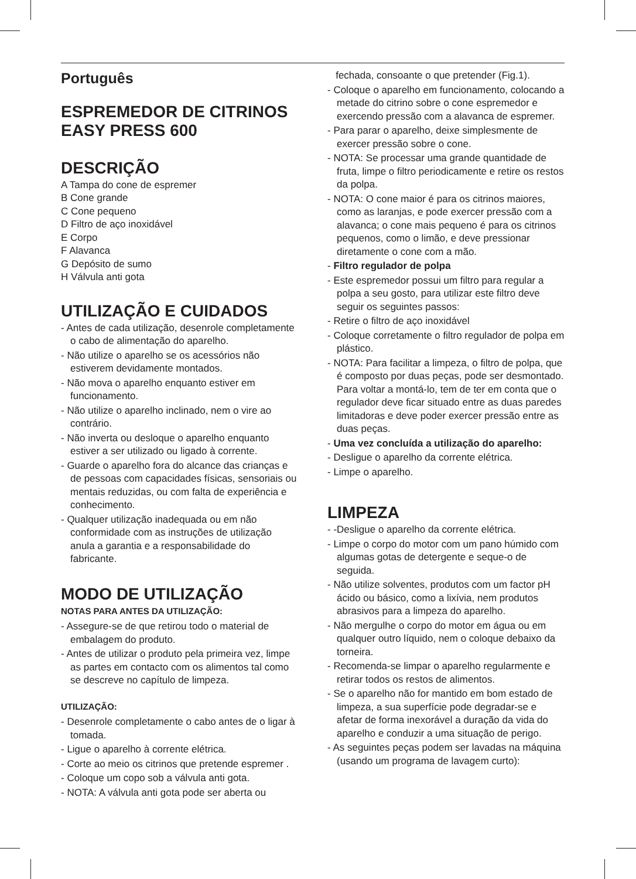Português
ESPREMEDOR DE CITRINOS
EASY PRESS 600
DESCRIÇÃO
A Tampa do cone de espremer
B Cone grande
C Cone pequeno
D Filtro de aço inoxidável
E Corpo
F Alavanca
G Depósito de sumo
H Válvula anti gota
UTILIZAÇÃO E CUIDADOS
- Antes de cada utilização, desenrole completamente o cabo de alimentação do aparelho.
- Não utilize o aparelho se os acessórios não estiverem devidamente montados.
- Não mova o aparelho enquanto estiver em funcionamento.
- Não utilize o aparelho inclinado, nem o vire ao contrário.
- Não inverta ou desloque o aparelho enquanto estiver a ser utilizado ou ligado à corrente.
- Guarde o aparelho fora do alcance das crianças e de pessoas com capacidades físicas, sensoriais ou mentais reduzidas, ou com falta de experiência e conhecimento.
- Qualquer utilização inadequada ou em não conformidade com as instruções de utilização anula a garantia e a responsabilidade do fabricante.
MODO DE UTILIZAÇÃO
NOTAS PARA ANTES DA UTILIZAÇÃO:
- Assegure-se de que retirou todo o material de embalagem do produto.
- Antes de utilizar o produto pela primeira vez, limpe as partes em contacto com os alimentos tal como se descreve no capítulo de limpeza.
UTILIZAÇÃO:
- Desenrole completamente o cabo antes de o ligar à tomada.
- Ligue o aparelho à corrente elétrica.
- Corte ao meio os citrinos que pretende espremer .
- Coloque um copo sob a válvula anti gota.
- NOTA: A válvula anti gota pode ser aberta ou
fechada, consoante o que pretender (Fig.1).
- Coloque o aparelho em funcionamento, colocando a metade do citrino sobre o cone espremedor e exercendo pressão com a alavanca de espremer.
- Para parar o aparelho, deixe simplesmente de exercer pressão sobre o cone.
- NOTA: Se processar uma grande quantidade de fruta, limpe o filtro periodicamente e retire os restos da polpa.
- NOTA: O cone maior é para os citrinos maiores, como as laranjas, e pode exercer pressão com a alavanca; o cone mais pequeno é para os citrinos pequenos, como o limão, e deve pressionar diretamente o cone com a mão.
- Filtro regulador de polpa
- Este espremedor possui um filtro para regular a polpa a seu gosto, para utilizar este filtro deve seguir os seguintes passos:
- Retire o filtro de aço inoxidável
- Coloque corretamente o filtro regulador de polpa em plástico.
- NOTA: Para facilitar a limpeza, o filtro de polpa, que é composto por duas peças, pode ser desmontado. Para voltar a montá-lo, tem de ter em conta que o regulador deve ficar situado entre as duas paredes limitadoras e deve poder exercer pressão entre as duas peças.
- Uma vez concluída a utilização do aparelho:
- Desligue o aparelho da corrente elétrica.
- Limpe o aparelho.
LIMPEZA
- -Desligue o aparelho da corrente elétrica.
- Limpe o corpo do motor com um pano húmido com algumas gotas de detergente e seque-o de seguida.
- Não utilize solventes, produtos com um factor pH ácido ou básico, como a lixívia, nem produtos abrasivos para a limpeza do aparelho.
- Não mergulhe o corpo do motor em água ou em qualquer outro líquido, nem o coloque debaixo da torneira.
- Recomenda-se limpar o aparelho regularmente e retirar todos os restos de alimentos.
- Se o aparelho não for mantido em bom estado de limpeza, a sua superfície pode degradar-se e afetar de forma inexorável a duração da vida do aparelho e conduzir a uma situação de perigo.
- As seguintes peças podem ser lavadas na máquina (usando um programa de lavagem curto):